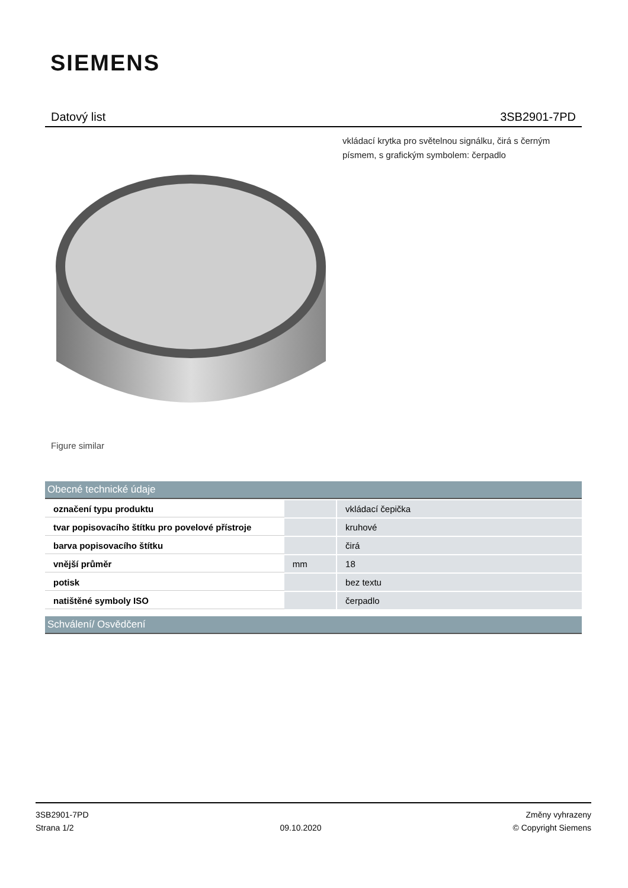SIEMENS
Datový list 3SB2901-7PD
vkládací krytka pro světelnou signálku, čirá s černým písmem, s grafickým symbolem: čerpadlo
Figure similar
Obecné technické údaje
| označení typu produktu | | vkládací čepička |
| tvar popisovacího štítku pro povelové přístroje | | kruhové |
| barva popisovacího štítku | | čirá |
| vnější průměr | mm | 18 |
| potisk | | bez textu |
| natištěné symboly ISO | | čerpadlo |
Schválení/ Osvědčení
3SB2901-7PD
Strana 1/2
09.10.2020
Změny vyhrazeny
© Copyright Siemens